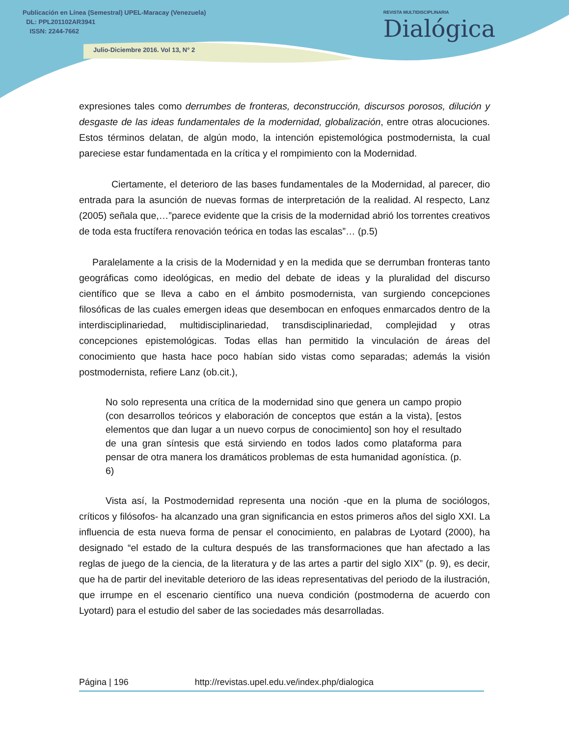Publicación en Línea (Semestral) UPEL-Maracay (Venezuela)
DL: PPL201102AR3941
ISSN: 2244-7662
Julio-Diciembre 2016. Vol 13, N° 2
REVISTA MULTIDISCIPLINARIA
Dialógica
expresiones tales como derrumbes de fronteras, deconstrucción, discursos porosos, dilución y desgaste de las ideas fundamentales de la modernidad, globalización, entre otras alocuciones. Estos términos delatan, de algún modo, la intención epistemológica postmodernista, la cual pareciese estar fundamentada en la crítica y el rompimiento con la Modernidad.
Ciertamente, el deterioro de las bases fundamentales de la Modernidad, al parecer, dio entrada para la asunción de nuevas formas de interpretación de la realidad. Al respecto, Lanz (2005) señala que,…”parece evidente que la crisis de la modernidad abrió los torrentes creativos de toda esta fructífera renovación teórica en todas las escalas”… (p.5)
Paralelamente a la crisis de la Modernidad y en la medida que se derrumban fronteras tanto geográficas como ideológicas, en medio del debate de ideas y la pluralidad del discurso científico que se lleva a cabo en el ámbito posmodernista, van surgiendo concepciones filosóficas de las cuales emergen ideas que desembocan en enfoques enmarcados dentro de la interdisciplinariedad, multidisciplinariedad, transdisciplinariedad, complejidad y otras concepciones epistemológicas. Todas ellas han permitido la vinculación de áreas del conocimiento que hasta hace poco habían sido vistas como separadas; además la visión postmodernista, refiere Lanz (ob.cit.),
No solo representa una crítica de la modernidad sino que genera un campo propio (con desarrollos teóricos y elaboración de conceptos que están a la vista), [estos elementos que dan lugar a un nuevo corpus de conocimiento] son hoy el resultado de una gran síntesis que está sirviendo en todos lados como plataforma para pensar de otra manera los dramáticos problemas de esta humanidad agonística. (p. 6)
Vista así, la Postmodernidad representa una noción -que en la pluma de sociólogos, críticos y filósofos- ha alcanzado una gran significancia en estos primeros años del siglo XXI. La influencia de esta nueva forma de pensar el conocimiento, en palabras de Lyotard (2000), ha designado “el estado de la cultura después de las transformaciones que han afectado a las reglas de juego de la ciencia, de la literatura y de las artes a partir del siglo XIX” (p. 9), es decir, que ha de partir del inevitable deterioro de las ideas representativas del periodo de la ilustración, que irrumpe en el escenario científico una nueva condición (postmoderna de acuerdo con Lyotard) para el estudio del saber de las sociedades más desarrolladas.
Página | 196 http://revistas.upel.edu.ve/index.php/dialogica